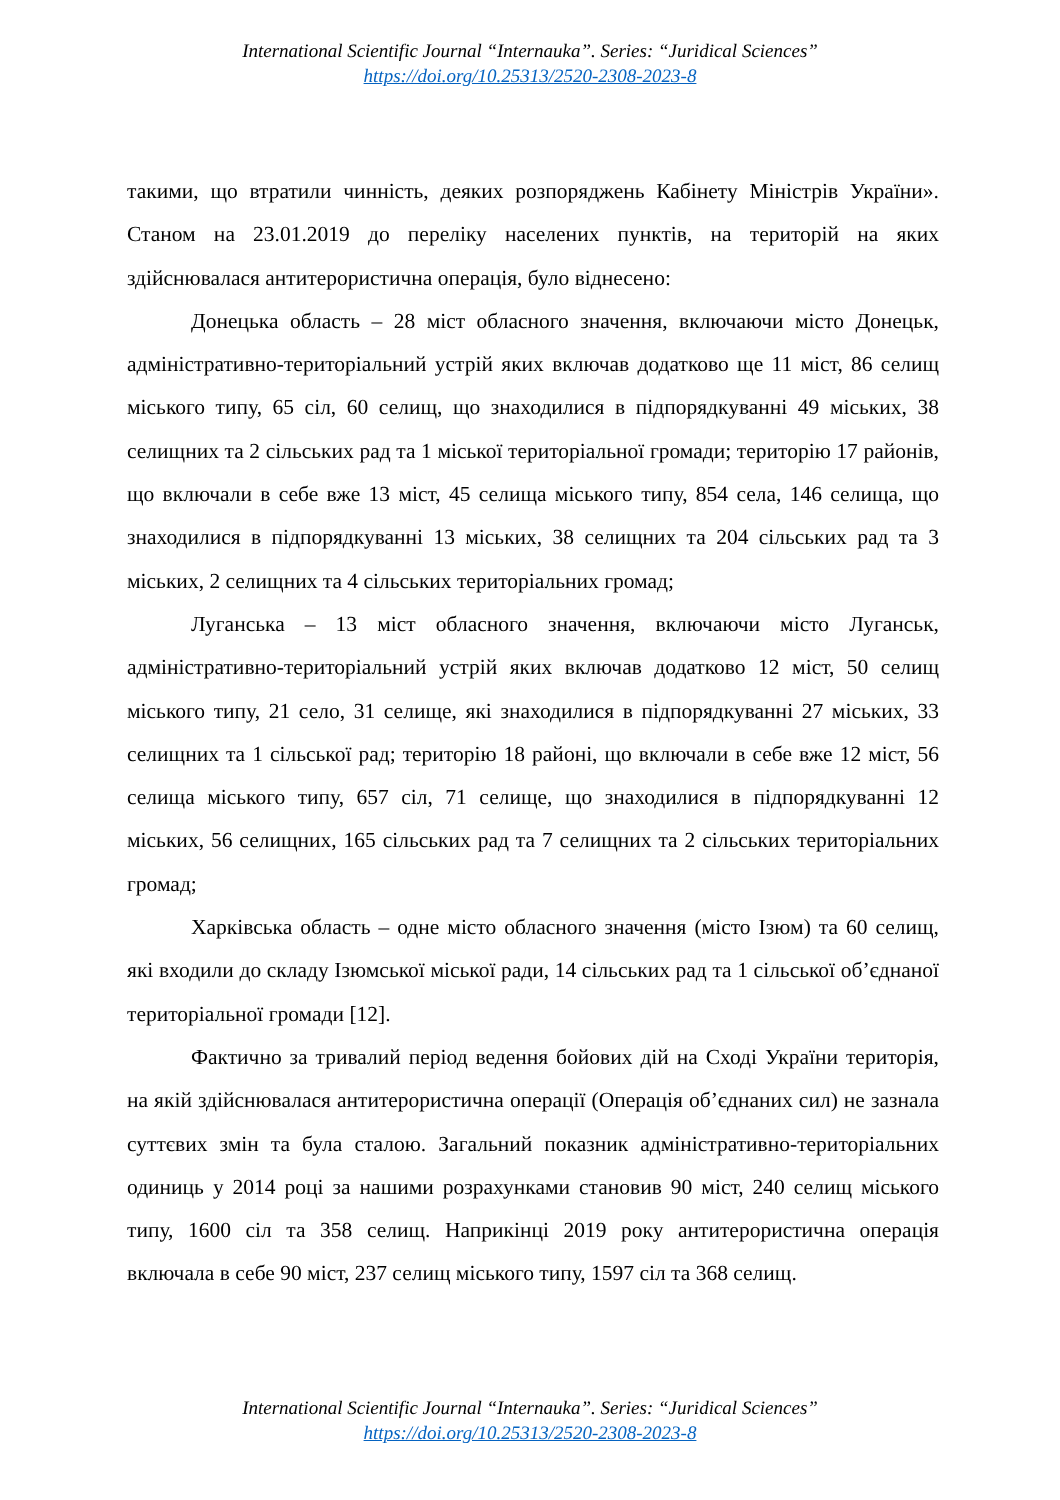International Scientific Journal “Internauka”. Series: “Juridical Sciences”
https://doi.org/10.25313/2520-2308-2023-8
такими, що втратили чинність, деяких розпоряджень Кабінету Міністрів України». Станом на 23.01.2019 до переліку населених пунктів, на територій на яких здійснювалася антитерористична операція, було віднесено:
Донецька область – 28 міст обласного значення, включаючи місто Донецьк, адміністративно-територіальний устрій яких включав додатково ще 11 міст, 86 селищ міського типу, 65 сіл, 60 селищ, що знаходилися в підпорядкуванні 49 міських, 38 селищних та 2 сільських рад та 1 міської територіальної громади; територію 17 районів, що включали в себе вже 13 міст, 45 селища міського типу, 854 села, 146 селища, що знаходилися в підпорядкуванні 13 міських, 38 селищних та 204 сільських рад та 3 міських, 2 селищних та 4 сільських територіальних громад;
Луганська – 13 міст обласного значення, включаючи місто Луганськ, адміністративно-територіальний устрій яких включав додатково 12 міст, 50 селищ міського типу, 21 село, 31 селище, які знаходилися в підпорядкуванні 27 міських, 33 селищних та 1 сільської рад; територію 18 районі, що включали в себе вже 12 міст, 56 селища міського типу, 657 сіл, 71 селище, що знаходилися в підпорядкуванні 12 міських, 56 селищних, 165 сільських рад та 7 селищних та 2 сільських територіальних громад;
Харківська область – одне місто обласного значення (місто Ізюм) та 60 селищ, які входили до складу Ізюмської міської ради, 14 сільських рад та 1 сільської об’єднаної територіальної громади [12].
Фактично за тривалий період ведення бойових дій на Сході України територія, на якій здійснювалася антитерористична операції (Операція об’єднаних сил) не зазнала суттєвих змін та була сталою. Загальний показник адміністративно-територіальних одиниць у 2014 році за нашими розрахунками становив 90 міст, 240 селищ міського типу, 1600 сіл та 358 селищ. Наприкінці 2019 року антитерористична операція включала в себе 90 міст, 237 селищ міського типу, 1597 сіл та 368 селищ.
International Scientific Journal “Internauka”. Series: “Juridical Sciences”
https://doi.org/10.25313/2520-2308-2023-8